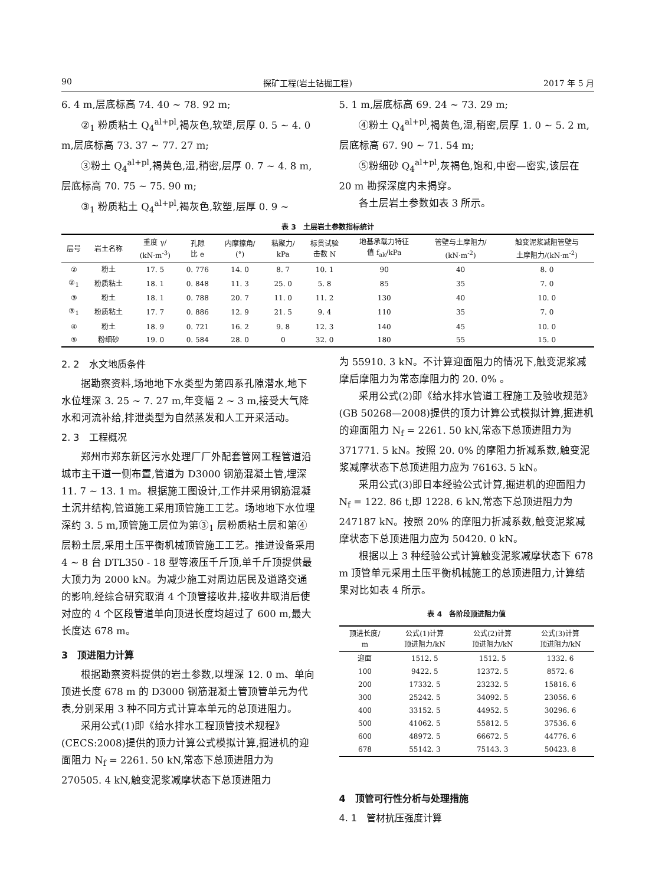90 探矿工程(岩土钻掘工程) 2017 年 5 月
6. 4 m,层底标高 74. 40 ~ 78. 92 m;
②<sub>1</sub> 粉质粘土 Q<sub>4</sub><sup>al+pl</sup>,褐灰色,软塑,层厚 0. 5 ~ 4. 0 m,层底标高 73. 37 ~ 77. 27 m;
③粉土 Q<sub>4</sub><sup>al+pl</sup>,褐黄色,湿,稍密,层厚 0. 7 ~ 4. 8 m,层底标高 70. 75 ~ 75. 90 m;
③<sub>1</sub> 粉质粘土 Q<sub>4</sub><sup>al+pl</sup>,褐灰色,软塑,层厚 0. 9 ~
5. 1 m,层底标高 69. 24 ~ 73. 29 m;
④粉土 Q<sub>4</sub><sup>al+pl</sup>,褐黄色,湿,稍密,层厚 1. 0 ~ 5. 2 m,层底标高 67. 90 ~ 71. 54 m;
⑤粉细砂 Q<sub>4</sub><sup>al+pl</sup>,灰褐色,饱和,中密—密实,该层在 20 m 勘探深度内未揭穿。
各土层岩土参数如表 3 所示。
表 3　土层岩土参数指标统计
| 层号 | 岩土名称 | 重度 γ/ (kN·m<sup>-3</sup>) | 孔隙 比 e | 内摩擦角/ (°) | 粘聚力/ kPa | 标贯试验 击数 N | 地基承载力特征 值 f<sub>ak</sub>/kPa | 管壁与土摩阻力/ (kN·m<sup>-2</sup>) | 触变泥浆减阻管壁与 土摩阻力/(kN·m<sup>-2</sup>) |
| --- | --- | --- | --- | --- | --- | --- | --- | --- | --- |
| ② | 粉土 | 17. 5 | 0. 776 | 14. 0 | 8. 7 | 10. 1 | 90 | 40 | 8. 0 |
| ②<sub>1</sub> | 粉质粘土 | 18. 1 | 0. 848 | 11. 3 | 25. 0 | 5. 8 | 85 | 35 | 7. 0 |
| ③ | 粉土 | 18. 1 | 0. 788 | 20. 7 | 11. 0 | 11. 2 | 130 | 40 | 10. 0 |
| ③<sub>1</sub> | 粉质粘土 | 17. 7 | 0. 886 | 12. 9 | 21. 5 | 9. 4 | 110 | 35 | 7. 0 |
| ④ | 粉土 | 18. 9 | 0. 721 | 16. 2 | 9. 8 | 12. 3 | 140 | 45 | 10. 0 |
| ⑤ | 粉细砂 | 19. 0 | 0. 584 | 28. 0 | 0 | 32. 0 | 180 | 55 | 15. 0 |
2. 2　水文地质条件
据勘察资料,场地地下水类型为第四系孔隙潜水,地下水位埋深 3. 25 ~ 7. 27 m,年变幅 2 ~ 3 m,接受大气降水和河流补给,排泄类型为自然蒸发和人工开采活动。
2. 3　工程概况
郑州市郑东新区污水处理厂厂外配套管网工程管道沿城市主干道一侧布置,管道为 D3000 钢筋混凝土管,埋深 11. 7 ~ 13. 1 m。根据施工图设计,工作井采用钢筋混凝土沉井结构,管道施工采用顶管施工工艺。场地地下水位埋深约 3. 5 m,顶管施工层位为第③<sub>1</sub> 层粉质粘土层和第④层粉土层,采用土压平衡机械顶管施工工艺。推进设备采用 4 ~ 8 台 DTL350 - 18 型等液压千斤顶,单千斤顶提供最大顶力为 2000 kN。为减少施工对周边居民及道路交通的影响,经综合研究取消 4 个顶管接收井,接收井取消后使对应的 4 个区段管道单向顶进长度均超过了 600 m,最大长度达 678 m。
3　顶进阻力计算
根据勘察资料提供的岩土参数,以埋深 12. 0 m、单向顶进长度 678 m 的 D3000 钢筋混凝土管顶管单元为代表,分别采用 3 种不同方式计算本单元的总顶进阻力。
采用公式(1)即《给水排水工程顶管技术规程》(CECS:2008)提供的顶力计算公式模拟计算,掘进机的迎面阻力 N<sub>f</sub> = 2261. 50 kN,常态下总顶进阻力为 270505. 4 kN,触变泥浆减摩状态下总顶进阻力
为 55910. 3 kN。不计算迎面阻力的情况下,触变泥浆减摩后摩阻力为常态摩阻力的 20. 0% 。
采用公式(2)即《给水排水管道工程施工及验收规范》(GB 50268—2008)提供的顶力计算公式模拟计算,掘进机的迎面阻力 N<sub>f</sub> = 2261. 50 kN,常态下总顶进阻力为 371771. 5 kN。按照 20. 0% 的摩阻力折减系数,触变泥浆减摩状态下总顶进阻力应为 76163. 5 kN。
采用公式(3)即日本经验公式计算,掘进机的迎面阻力 N<sub>f</sub> = 122. 86 t,即 1228. 6 kN,常态下总顶进阻力为 247187 kN。按照 20% 的摩阻力折减系数,触变泥浆减摩状态下总顶进阻力应为 50420. 0 kN。
根据以上 3 种经验公式计算触变泥浆减摩状态下 678 m 顶管单元采用土压平衡机械施工的总顶进阻力,计算结果对比如表 4 所示。
表 4　各阶段顶进阻力值
| 顶进长度/ m | 公式(1)计算 顶进阻力/kN | 公式(2)计算 顶进阻力/kN | 公式(3)计算 顶进阻力/kN |
| --- | --- | --- | --- |
| 迎面 | 1512. 5 | 1512. 5 | 1332. 6 |
| 100 | 9422. 5 | 12372. 5 | 8572. 6 |
| 200 | 17332. 5 | 23232. 5 | 15816. 6 |
| 300 | 25242. 5 | 34092. 5 | 23056. 6 |
| 400 | 33152. 5 | 44952. 5 | 30296. 6 |
| 500 | 41062. 5 | 55812. 5 | 37536. 6 |
| 600 | 48972. 5 | 66672. 5 | 44776. 6 |
| 678 | 55142. 3 | 75143. 3 | 50423. 8 |
4　顶管可行性分析与处理措施
4. 1　管材抗压强度计算